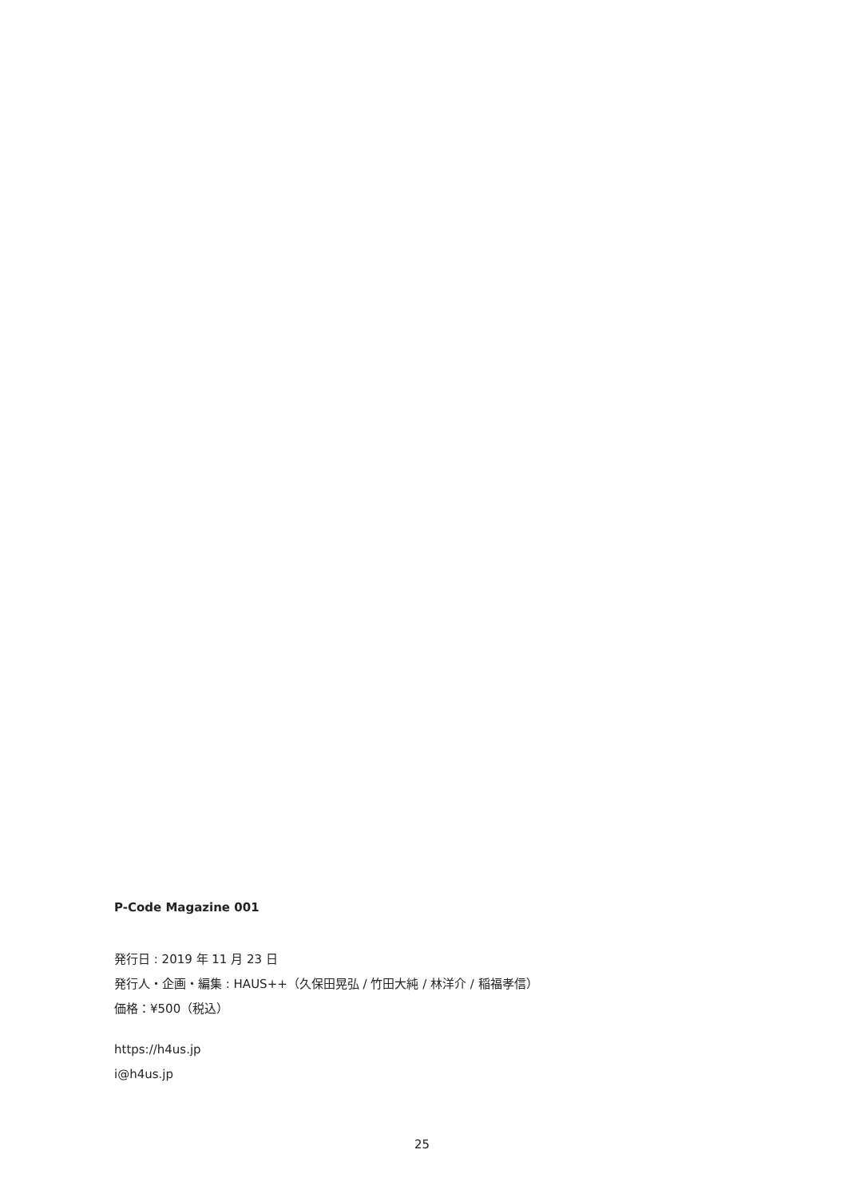P-Code Magazine 001
発行日 : 2019 年 11 月 23 日
発行人・企画・編集 : HAUS++（久保田晃弘 / 竹田大純 / 林洋介 / 稲福孝信）
価格：¥500（税込）
https://h4us.jp
i@h4us.jp
25